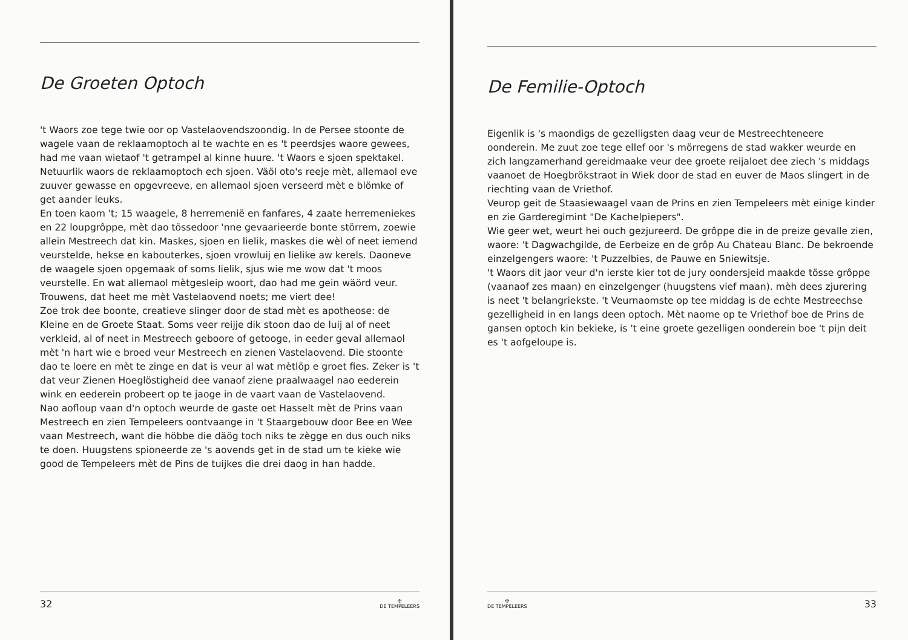De Groeten Optoch
't Waors zoe tege twie oor op Vastelaovendszoondig. In de Persee stoonte de wagele vaan de reklaamoptoch al te wachte en es 't peerdsjes waore gewees, had me vaan wietaof 't getrampel al kinne huure. 't Waors e sjoen spektakel. Netuurlik waors de reklaamoptoch ech sjoen. Väöl oto's reeje mèt, allemaol eve zuuver gewasse en opgevreeve, en allemaol sjoen verseerd mèt e blömke of get aander leuks.
En toen kaom 't; 15 waagele, 8 herremenië en fanfares, 4 zaate herremeniekes en 22 loupgrôppe, mèt dao tössedoor 'nne gevaarieerde bonte störrem, zoewie allein Mestreech dat kin. Maskes, sjoen en lielik, maskes die wèl of neet iemend veurstelde, hekse en kabouterkes, sjoen vrowluij en lielike aw kerels. Daoneve de waagele sjoen opgemaak of soms lielik, sjus wie me wow dat 't moos veurstelle. En wat allemaol mètgesleip woort, dao had me gein wäörd veur. Trouwens, dat heet me mèt Vastelaovend noets; me viert dee!
Zoe trok dee boonte, creatieve slinger door de stad mèt es apotheose: de Kleine en de Groete Staat. Soms veer reijje dik stoon dao de luij al of neet verkleid, al of neet in Mestreech geboore of getooge, in eeder geval allemaol mèt 'n hart wie e broed veur Mestreech en zienen Vastelaovend. Die stoonte dao te loere en mèt te zinge en dat is veur al wat mètlöp e groet fies. Zeker is 't dat veur Zienen Hoeglöstigheid dee vanaof ziene praalwaagel nao eederein wink en eederein probeert op te jaoge in de vaart vaan de Vastelaovend.
Nao aofloup vaan d'n optoch weurde de gaste oet Hasselt mèt de Prins vaan Mestreech en zien Tempeleers oontvaange in 't Staargebouw door Bee en Wee vaan Mestreech, want die höbbe die däög toch niks te zègge en dus ouch niks te doen. Huugstens spioneerde ze 's aovends get in de stad um te kieke wie good de Tempeleers mèt de Pins de tuijkes die drei daog in han hadde.
32 ✠
DE TEMPELEERS
De Femilie-Optoch
Eigenlik is 's maondigs de gezelligsten daag veur de Mestreechteneere oonderein. Me zuut zoe tege ellef oor 's mörregens de stad wakker weurde en zich langzamerhand gereidmaake veur dee groete reijaloet dee ziech 's middags vaanoet de Hoegbrökstraot in Wiek door de stad en euver de Maos slingert in de riechting vaan de Vriethof.
Veurop geit de Staasiewaagel vaan de Prins en zien Tempeleers mèt einige kinder en zie Garderegimint "De Kachelpiepers".
Wie geer wet, weurt hei ouch gezjureerd. De grôppe die in de preize gevalle zien, waore: 't Dagwachgilde, de Eerbeize en de grôp Au Chateau Blanc. De bekroende einzelgengers waore: 't Puzzelbies, de Pauwe en Sniewitsje.
't Waors dit jaor veur d'n ierste kier tot de jury oondersjeid maakde tösse grôppe (vaanaof zes maan) en einzelgenger (huugstens vief maan). mèh dees zjurering is neet 't belangriekste. 't Veurnaomste op tee middag is de echte Mestreechse gezelligheid in en langs deen optoch. Mèt naome op te Vriethof boe de Prins de gansen optoch kin bekieke, is 't eine groete gezelligen oonderein boe 't pijn deit es 't aofgeloupe is.
✠
DE TEMPELEERS 33